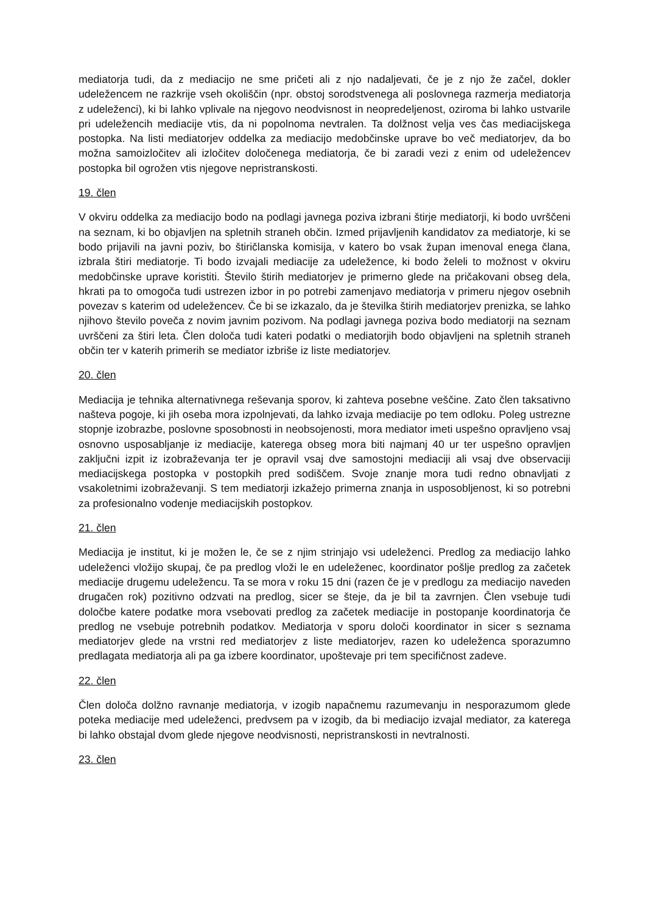mediatorja tudi, da z mediacijo ne sme pričeti ali z njo nadaljevati, če je z njo že začel, dokler udeležencem ne razkrije vseh okoliščin (npr. obstoj sorodstvenega ali poslovnega razmerja mediatorja z udeleženci), ki bi lahko vplivale na njegovo neodvisnost in neopredeljenost, oziroma bi lahko ustvarile pri udeležencih mediacije vtis, da ni popolnoma nevtralen. Ta dolžnost velja ves čas mediacijskega postopka. Na listi mediatorjev oddelka za mediacijo medobčinske uprave bo več mediatorjev, da bo možna samoizločitev ali izločitev določenega mediatorja, če bi zaradi vezi z enim od udeležencev postopka bil ogrožen vtis njegove nepristranskosti.
19. člen
V okviru oddelka za mediacijo bodo na podlagi javnega poziva izbrani štirje mediatorji, ki bodo uvrščeni na seznam, ki bo objavljen na spletnih straneh občin. Izmed prijavljenih kandidatov za mediatorje, ki se bodo prijavili na javni poziv, bo štiričlanska komisija, v katero bo vsak župan imenoval enega člana, izbrala štiri mediatorje. Ti bodo izvajali mediacije za udeležence, ki bodo želeli to možnost v okviru medobčinske uprave koristiti. Število štirih mediatorjev je primerno glede na pričakovani obseg dela, hkrati pa to omogoča tudi ustrezen izbor in po potrebi zamenjavo mediatorja v primeru njegov osebnih povezav s katerim od udeležencev. Če bi se izkazalo, da je številka štirih mediatorjev prenizka, se lahko njihovo število poveča z novim javnim pozivom. Na podlagi javnega poziva bodo mediatorji na seznam uvrščeni za štiri leta. Člen določa tudi kateri podatki o mediatorjih bodo objavljeni na spletnih straneh občin ter v katerih primerih se mediator izbriše iz liste mediatorjev.
20. člen
Mediacija je tehnika alternativnega reševanja sporov, ki zahteva posebne veščine. Zato člen taksativno našteva pogoje, ki jih oseba mora izpolnjevati, da lahko izvaja mediacije po tem odloku. Poleg ustrezne stopnje izobrazbe, poslovne sposobnosti in neobsojenosti, mora mediator imeti uspešno opravljeno vsaj osnovno usposabljanje iz mediacije, katerega obseg mora biti najmanj 40 ur ter uspešno opravljen zaključni izpit iz izobraževanja ter je opravil vsaj dve samostojni mediaciji ali vsaj dve observaciji mediacijskega postopka v postopkih pred sodiščem. Svoje znanje mora tudi redno obnavljati z vsakoletnimi izobraževanji. S tem mediatorji izkažejo primerna znanja in usposobljenost, ki so potrebni za profesionalno vodenje mediacijskih postopkov.
21. člen
Mediacija je institut, ki je možen le, če se z njim strinjajo vsi udeleženci. Predlog za mediacijo lahko udeleženci vložijo skupaj, če pa predlog vloži le en udeleženec, koordinator pošlje predlog za začetek mediacije drugemu udeležencu. Ta se mora v roku 15 dni (razen če je v predlogu za mediacijo naveden drugačen rok) pozitivno odzvati na predlog, sicer se šteje, da je bil ta zavrnjen. Člen vsebuje tudi določbe katere podatke mora vsebovati predlog za začetek mediacije in postopanje koordinatorja če predlog ne vsebuje potrebnih podatkov. Mediatorja v sporu določi koordinator in sicer s seznama mediatorjev glede na vrstni red mediatorjev z liste mediatorjev, razen ko udeleženca sporazumno predlagata mediatorja ali pa ga izbere koordinator, upoštevaje pri tem specifičnost zadeve.
22. člen
Člen določa dolžno ravnanje mediatorja, v izogib napačnemu razumevanju in nesporazumom glede poteka mediacije med udeleženci, predvsem pa v izogib, da bi mediacijo izvajal mediator, za katerega bi lahko obstajal dvom glede njegove neodvisnosti, nepristranskosti in nevtralnosti.
23. člen